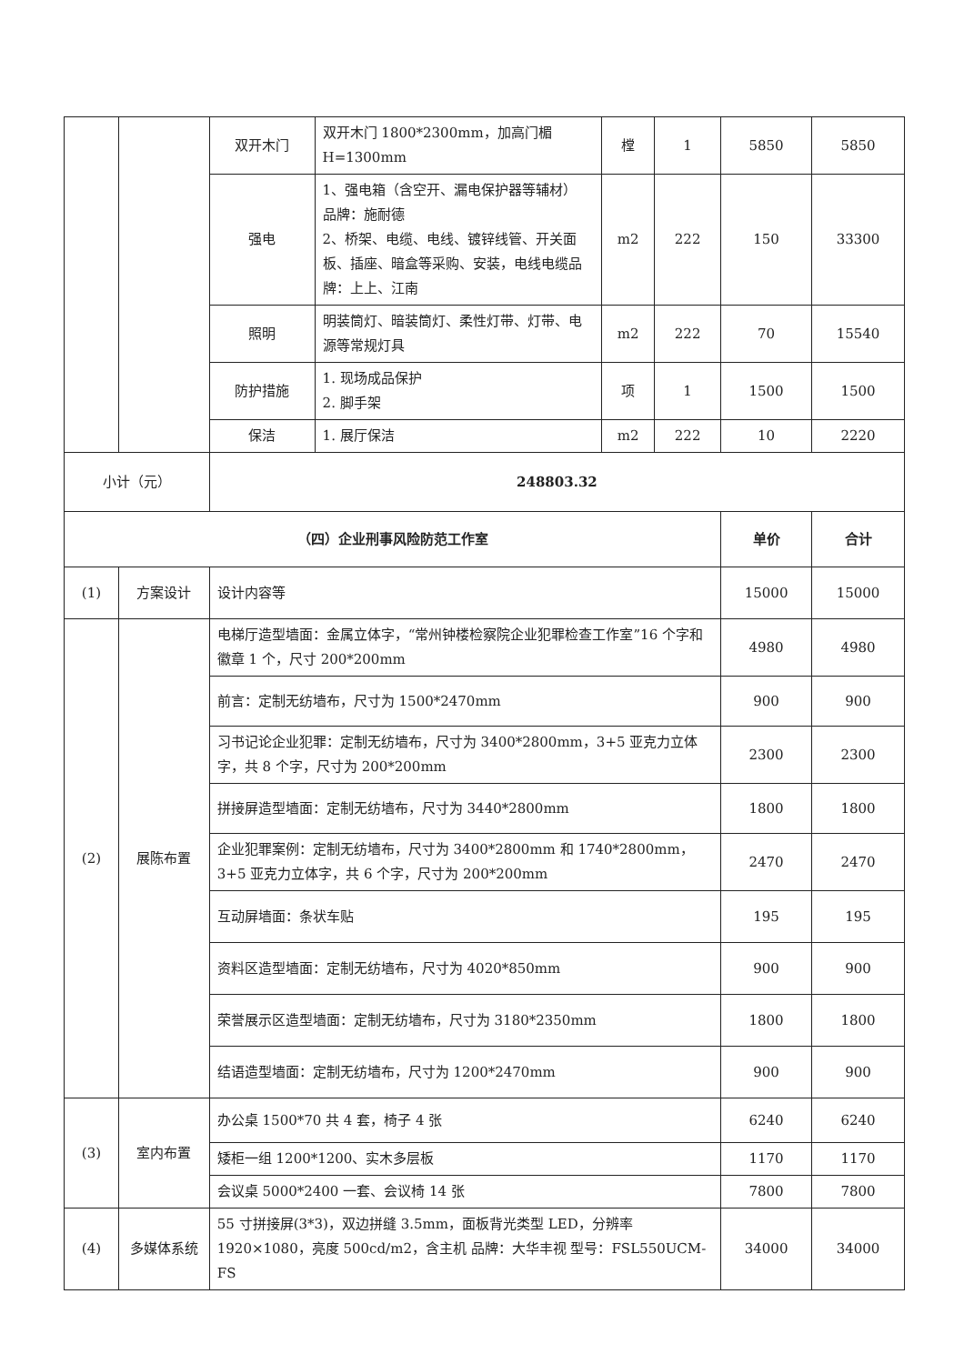| | | 双开木门 | 双开木门 1800*2300mm，加高门楣 H=1300mm | 樘 | 1 | 5850 | 5850 |
| | | 强电 | 1、强电箱（含空开、漏电保护器等辅材） 品牌：施耐德 2、桥架、电缆、电线、镀锌线管、开关面板、插座、暗盒等采购、安装，电线电缆品牌：上上、江南 | m2 | 222 | 150 | 33300 |
| | | 照明 | 明装筒灯、暗装筒灯、柔性灯带、灯带、电源等常规灯具 | m2 | 222 | 70 | 15540 |
| | | 防护措施 | 1. 现场成品保护 2. 脚手架 | 项 | 1 | 1500 | 1500 |
| | | 保洁 | 1. 展厅保洁 | m2 | 222 | 10 | 2220 |
| 小计（元） | | 248803.32 | | | | | |
| （四）企业刑事风险防范工作室 | | | | | | 单价 | 合计 |
| (1) | 方案设计 | 设计内容等 | | | | 15000 | 15000 |
| (2) | 展陈布置 | 电梯厅造型墙面：金属立体字，“常州钟楼检察院企业犯罪检查工作室”16 个字和徽章 1 个，尺寸 200*200mm | | | | 4980 | 4980 |
| | | 前言：定制无纺墙布，尺寸为 1500*2470mm | | | | 900 | 900 |
| | | 习书记论企业犯罪：定制无纺墙布，尺寸为 3400*2800mm，3+5 亚克力立体字，共 8 个字，尺寸为 200*200mm | | | | 2300 | 2300 |
| | | 拼接屏造型墙面：定制无纺墙布，尺寸为 3440*2800mm | | | | 1800 | 1800 |
| | | 企业犯罪案例：定制无纺墙布，尺寸为 3400*2800mm 和 1740*2800mm，3+5 亚克力立体字，共 6 个字，尺寸为 200*200mm | | | | 2470 | 2470 |
| | | 互动屏墙面：条状车贴 | | | | 195 | 195 |
| | | 资料区造型墙面：定制无纺墙布，尺寸为 4020*850mm | | | | 900 | 900 |
| | | 荣誉展示区造型墙面：定制无纺墙布，尺寸为 3180*2350mm | | | | 1800 | 1800 |
| | | 结语造型墙面：定制无纺墙布，尺寸为 1200*2470mm | | | | 900 | 900 |
| (3) | 室内布置 | 办公桌 1500*70 共 4 套，椅子 4 张 | | | | 6240 | 6240 |
| | | 矮柜一组 1200*1200、实木多层板 | | | | 1170 | 1170 |
| | | 会议桌 5000*2400 一套、会议椅 14 张 | | | | 7800 | 7800 |
| (4) | 多媒体系统 | 55 寸拼接屏(3*3)，双边拼缝 3.5mm，面板背光类型 LED，分辨率 1920×1080，亮度 500cd/m2，含主机 品牌：大华丰视 型号：FSL550UCM-FS | | | | 34000 | 34000 |